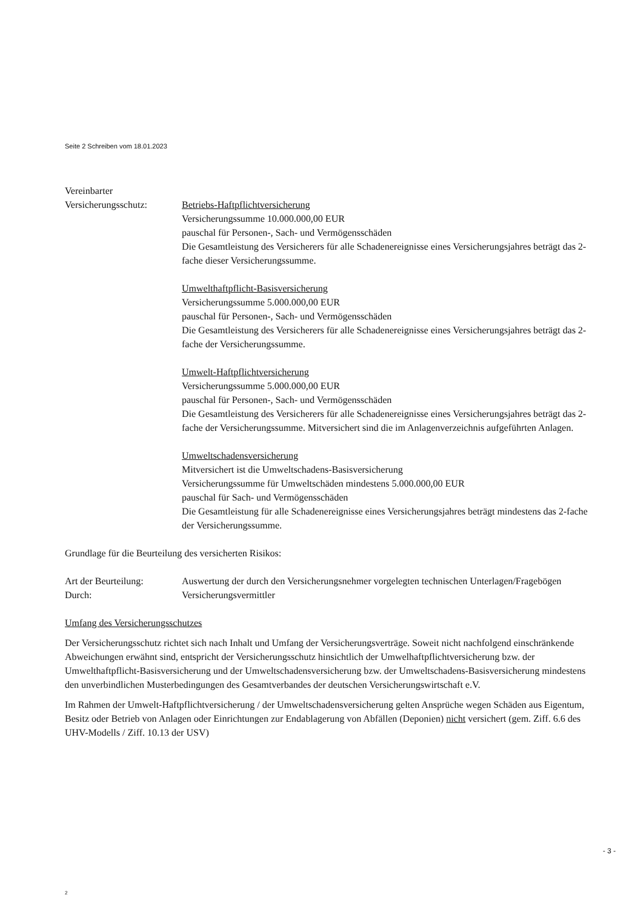Seite 2 Schreiben vom 18.01.2023
Vereinbarter
Versicherungsschutz: Betriebs-Haftpflichtversicherung
Versicherungssumme 10.000.000,00 EUR
pauschal für Personen-, Sach- und Vermögensschäden
Die Gesamtleistung des Versicherers für alle Schadenereignisse eines Versicherungsjahres beträgt das 2-fache dieser Versicherungssumme.
Umwelthaftpflicht-Basisversicherung
Versicherungssumme 5.000.000,00 EUR
pauschal für Personen-, Sach- und Vermögensschäden
Die Gesamtleistung des Versicherers für alle Schadenereignisse eines Versicherungsjahres beträgt das 2-fache der Versicherungssumme.
Umwelt-Haftpflichtversicherung
Versicherungssumme 5.000.000,00 EUR
pauschal für Personen-, Sach- und Vermögensschäden
Die Gesamtleistung des Versicherers für alle Schadenereignisse eines Versicherungsjahres beträgt das 2-fache der Versicherungssumme. Mitversichert sind die im Anlagenverzeichnis aufgeführten Anlagen.
Umweltschadensversicherung
Mitversichert ist die Umweltschadens-Basisversicherung
Versicherungssumme für Umweltschäden mindestens 5.000.000,00 EUR
pauschal für Sach- und Vermögensschäden
Die Gesamtleistung für alle Schadenereignisse eines Versicherungsjahres beträgt mindestens das 2-fache der Versicherungssumme.
Grundlage für die Beurteilung des versicherten Risikos:
Art der Beurteilung: Auswertung der durch den Versicherungsnehmer vorgelegten technischen Unterlagen/Fragebögen
Durch: Versicherungsvermittler
Umfang des Versicherungsschutzes
Der Versicherungsschutz richtet sich nach Inhalt und Umfang der Versicherungsverträge. Soweit nicht nachfolgend einschränkende Abweichungen erwähnt sind, entspricht der Versicherungsschutz hinsichtlich der Umwelhaftpflichtversicherung bzw. der Umwelthaftpflicht-Basisversicherung und der Umweltschadensversicherung bzw. der Umweltschadens-Basisversicherung mindestens den unverbindlichen Musterbedingungen des Gesamtverbandes der deutschen Versicherungswirtschaft e.V.
Im Rahmen der Umwelt-Haftpflichtversicherung / der Umweltschadensversicherung gelten Ansprüche wegen Schäden aus Eigentum, Besitz oder Betrieb von Anlagen oder Einrichtungen zur Endablagerung von Abfällen (Deponien) nicht versichert (gem. Ziff. 6.6 des UHV-Modells / Ziff. 10.13 der USV)
- 3 -
2